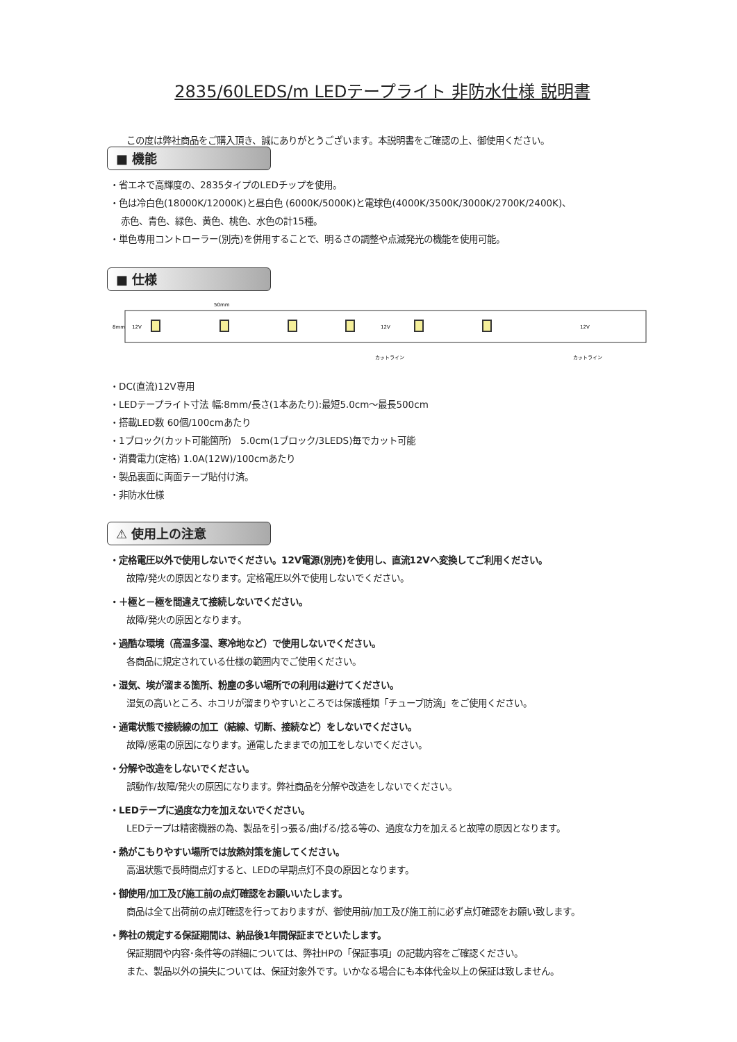2835/60LEDS/m LEDテープライト 非防水仕様 説明書
この度は弊社商品をご購入頂き、誠にありがとうございます。本説明書をご確認の上、御使用ください。
■ 機能
・省エネで高輝度の、2835タイプのLEDチップを使用。
・色は冷白色(18000K/12000K)と昼白色 (6000K/5000K)と電球色(4000K/3500K/3000K/2700K/2400K)、
赤色、青色、緑色、黄色、桃色、水色の計15種。
・単色専用コントローラー(別売)を併用することで、明るさの調整や点滅発光の機能を使用可能。
■ 仕様
50mm
8mm
12V
12V
12V
カットライン
カットライン
・DC(直流)12V専用
・LEDテープライト寸法 幅:8mm/長さ(1本あたり):最短5.0cm～最長500cm
・搭載LED数 60個/100cmあたり
・1ブロック(カット可能箇所)　5.0cm(1ブロック/3LEDS)毎でカット可能
・消費電力(定格) 1.0A(12W)/100cmあたり
・製品裏面に両面テープ貼付け済。
・非防水仕様
⚠ 使用上の注意
・定格電圧以外で使用しないでください。12V電源(別売)を使用し、直流12Vへ変換してご利用ください。
故障/発火の原因となります。定格電圧以外で使用しないでください。
・＋極と－極を間違えて接続しないでください。
故障/発火の原因となります。
・過酷な環境（高温多湿、寒冷地など）で使用しないでください。
各商品に規定されている仕様の範囲内でご使用ください。
・湿気、埃が溜まる箇所、粉塵の多い場所での利用は避けてください。
湿気の高いところ、ホコリが溜まりやすいところでは保護種類「チューブ防滴」をご使用ください。
・通電状態で接続線の加工（結線、切断、接続など）をしないでください。
故障/感電の原因になります。通電したままでの加工をしないでください。
・分解や改造をしないでください。
誤動作/故障/発火の原因になります。弊社商品を分解や改造をしないでください。
・LEDテープに過度な力を加えないでください。
LEDテープは精密機器の為、製品を引っ張る/曲げる/捻る等の、過度な力を加えると故障の原因となります。
・熱がこもりやすい場所では放熱対策を施してください。
高温状態で長時間点灯すると、LEDの早期点灯不良の原因となります。
・御使用/加工及び施工前の点灯確認をお願いいたします。
商品は全て出荷前の点灯確認を行っておりますが、御使用前/加工及び施工前に必ず点灯確認をお願い致します。
・弊社の規定する保証期間は、納品後1年間保証までといたします。
保証期間や内容･条件等の詳細については、弊社HPの「保証事項」の記載内容をご確認ください。
また、製品以外の損失については、保証対象外です。いかなる場合にも本体代金以上の保証は致しません。